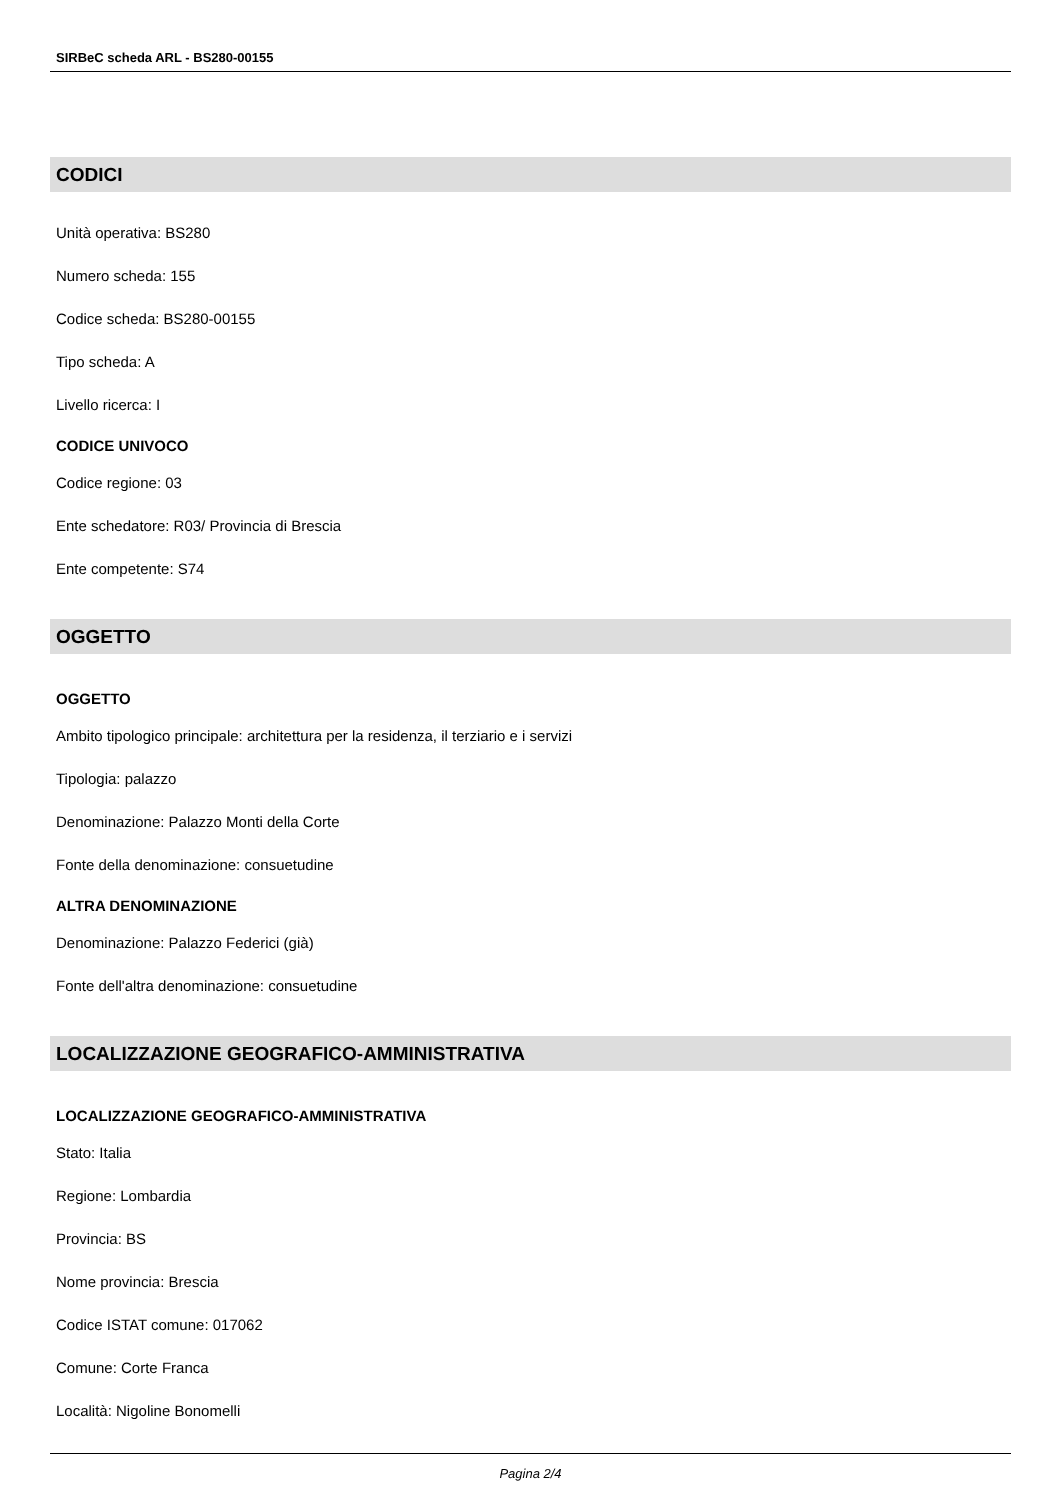SIRBeC scheda ARL - BS280-00155
CODICI
Unità operativa: BS280
Numero scheda: 155
Codice scheda: BS280-00155
Tipo scheda: A
Livello ricerca: I
CODICE UNIVOCO
Codice regione: 03
Ente schedatore: R03/ Provincia di Brescia
Ente competente: S74
OGGETTO
OGGETTO
Ambito tipologico principale: architettura per la residenza, il terziario e i servizi
Tipologia: palazzo
Denominazione: Palazzo Monti della Corte
Fonte della denominazione: consuetudine
ALTRA DENOMINAZIONE
Denominazione: Palazzo Federici (già)
Fonte dell'altra denominazione: consuetudine
LOCALIZZAZIONE GEOGRAFICO-AMMINISTRATIVA
LOCALIZZAZIONE GEOGRAFICO-AMMINISTRATIVA
Stato: Italia
Regione: Lombardia
Provincia: BS
Nome provincia: Brescia
Codice ISTAT comune: 017062
Comune: Corte Franca
Località: Nigoline Bonomelli
Pagina 2/4